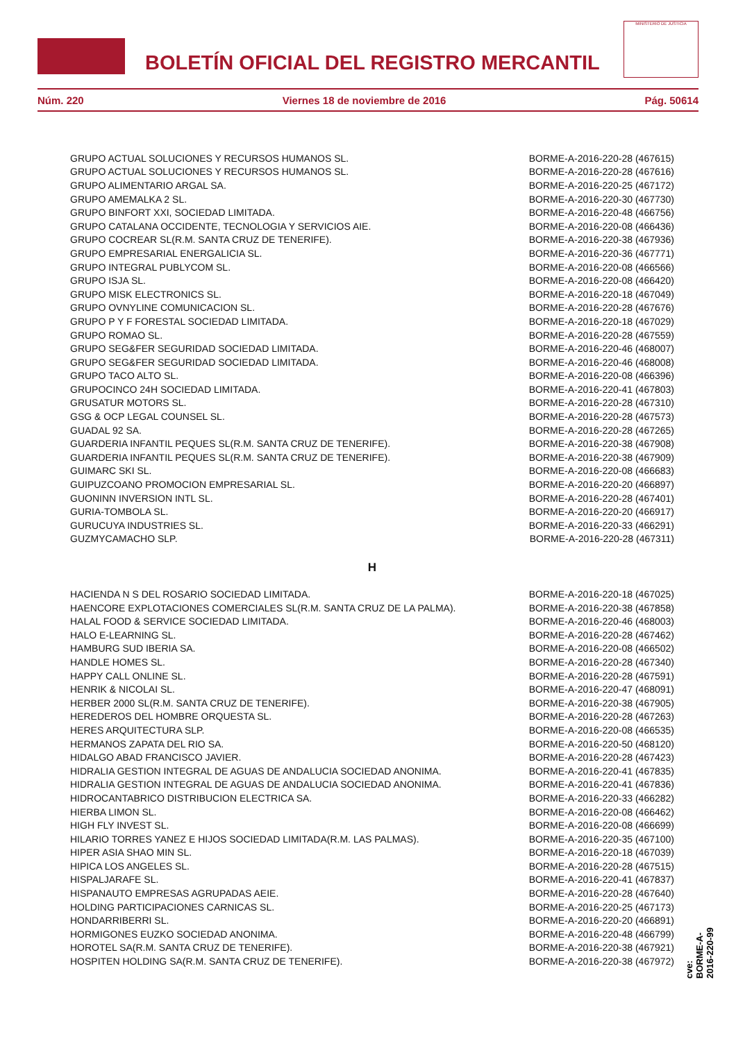BOLETÍN OFICIAL DEL REGISTRO MERCANTIL
MINISTERIO DE JUSTICIA
Núm. 220 Viernes 18 de noviembre de 2016 Pág. 50614
| GRUPO ACTUAL SOLUCIONES Y RECURSOS HUMANOS SL. | BORME-A-2016-220-28 (467615) |
| GRUPO ACTUAL SOLUCIONES Y RECURSOS HUMANOS SL. | BORME-A-2016-220-28 (467616) |
| GRUPO ALIMENTARIO ARGAL SA. | BORME-A-2016-220-25 (467172) |
| GRUPO AMEMALKA 2 SL. | BORME-A-2016-220-30 (467730) |
| GRUPO BINFORT XXI, SOCIEDAD LIMITADA. | BORME-A-2016-220-48 (466756) |
| GRUPO CATALANA OCCIDENTE, TECNOLOGIA Y SERVICIOS AIE. | BORME-A-2016-220-08 (466436) |
| GRUPO COCREAR SL(R.M. SANTA CRUZ DE TENERIFE). | BORME-A-2016-220-38 (467936) |
| GRUPO EMPRESARIAL ENERGALICIA SL. | BORME-A-2016-220-36 (467771) |
| GRUPO INTEGRAL PUBLYCOM SL. | BORME-A-2016-220-08 (466566) |
| GRUPO ISJA SL. | BORME-A-2016-220-08 (466420) |
| GRUPO MISK ELECTRONICS SL. | BORME-A-2016-220-18 (467049) |
| GRUPO OVNYLINE COMUNICACION SL. | BORME-A-2016-220-28 (467676) |
| GRUPO P Y F FORESTAL SOCIEDAD LIMITADA. | BORME-A-2016-220-18 (467029) |
| GRUPO ROMAO SL. | BORME-A-2016-220-28 (467559) |
| GRUPO SEG&FER SEGURIDAD SOCIEDAD LIMITADA. | BORME-A-2016-220-46 (468007) |
| GRUPO SEG&FER SEGURIDAD SOCIEDAD LIMITADA. | BORME-A-2016-220-46 (468008) |
| GRUPO TACO ALTO SL. | BORME-A-2016-220-08 (466396) |
| GRUPOCINCO 24H SOCIEDAD LIMITADA. | BORME-A-2016-220-41 (467803) |
| GRUSATUR MOTORS SL. | BORME-A-2016-220-28 (467310) |
| GSG & OCP LEGAL COUNSEL SL. | BORME-A-2016-220-28 (467573) |
| GUADAL 92 SA. | BORME-A-2016-220-28 (467265) |
| GUARDERIA INFANTIL PEQUES SL(R.M. SANTA CRUZ DE TENERIFE). | BORME-A-2016-220-38 (467908) |
| GUARDERIA INFANTIL PEQUES SL(R.M. SANTA CRUZ DE TENERIFE). | BORME-A-2016-220-38 (467909) |
| GUIMARC SKI SL. | BORME-A-2016-220-08 (466683) |
| GUIPUZCOANO PROMOCION EMPRESARIAL SL. | BORME-A-2016-220-20 (466897) |
| GUONINN INVERSION INTL SL. | BORME-A-2016-220-28 (467401) |
| GURIA-TOMBOLA SL. | BORME-A-2016-220-20 (466917) |
| GURUCUYA INDUSTRIES SL. | BORME-A-2016-220-33 (466291) |
| GUZMYCAMACHO SLP. | BORME-A-2016-220-28 (467311) |
H
| HACIENDA N S DEL ROSARIO SOCIEDAD LIMITADA. | BORME-A-2016-220-18 (467025) |
| HAENCORE EXPLOTACIONES COMERCIALES SL(R.M. SANTA CRUZ DE LA PALMA). | BORME-A-2016-220-38 (467858) |
| HALAL FOOD & SERVICE SOCIEDAD LIMITADA. | BORME-A-2016-220-46 (468003) |
| HALO E-LEARNING SL. | BORME-A-2016-220-28 (467462) |
| HAMBURG SUD IBERIA SA. | BORME-A-2016-220-08 (466502) |
| HANDLE HOMES SL. | BORME-A-2016-220-28 (467340) |
| HAPPY CALL ONLINE SL. | BORME-A-2016-220-28 (467591) |
| HENRIK & NICOLAI SL. | BORME-A-2016-220-47 (468091) |
| HERBER 2000 SL(R.M. SANTA CRUZ DE TENERIFE). | BORME-A-2016-220-38 (467905) |
| HEREDEROS DEL HOMBRE ORQUESTA SL. | BORME-A-2016-220-28 (467263) |
| HERES ARQUITECTURA SLP. | BORME-A-2016-220-08 (466535) |
| HERMANOS ZAPATA DEL RIO SA. | BORME-A-2016-220-50 (468120) |
| HIDALGO ABAD FRANCISCO JAVIER. | BORME-A-2016-220-28 (467423) |
| HIDRALIA GESTION INTEGRAL DE AGUAS DE ANDALUCIA SOCIEDAD ANONIMA. | BORME-A-2016-220-41 (467835) |
| HIDRALIA GESTION INTEGRAL DE AGUAS DE ANDALUCIA SOCIEDAD ANONIMA. | BORME-A-2016-220-41 (467836) |
| HIDROCANTABRICO DISTRIBUCION ELECTRICA SA. | BORME-A-2016-220-33 (466282) |
| HIERBA LIMON SL. | BORME-A-2016-220-08 (466462) |
| HIGH FLY INVEST SL. | BORME-A-2016-220-08 (466699) |
| HILARIO TORRES YANEZ E HIJOS SOCIEDAD LIMITADA(R.M. LAS PALMAS). | BORME-A-2016-220-35 (467100) |
| HIPER ASIA SHAO MIN SL. | BORME-A-2016-220-18 (467039) |
| HIPICA LOS ANGELES SL. | BORME-A-2016-220-28 (467515) |
| HISPALJARAFE SL. | BORME-A-2016-220-41 (467837) |
| HISPANAUTO EMPRESAS AGRUPADAS AEIE. | BORME-A-2016-220-28 (467640) |
| HOLDING PARTICIPACIONES CARNICAS SL. | BORME-A-2016-220-25 (467173) |
| HONDARRIBERRI SL. | BORME-A-2016-220-20 (466891) |
| HORMIGONES EUZKO SOCIEDAD ANONIMA. | BORME-A-2016-220-48 (466799) |
| HOROTEL SA(R.M. SANTA CRUZ DE TENERIFE). | BORME-A-2016-220-38 (467921) |
| HOSPITEN HOLDING SA(R.M. SANTA CRUZ DE TENERIFE). | BORME-A-2016-220-38 (467972) |
cve: BORME-A-2016-220-99